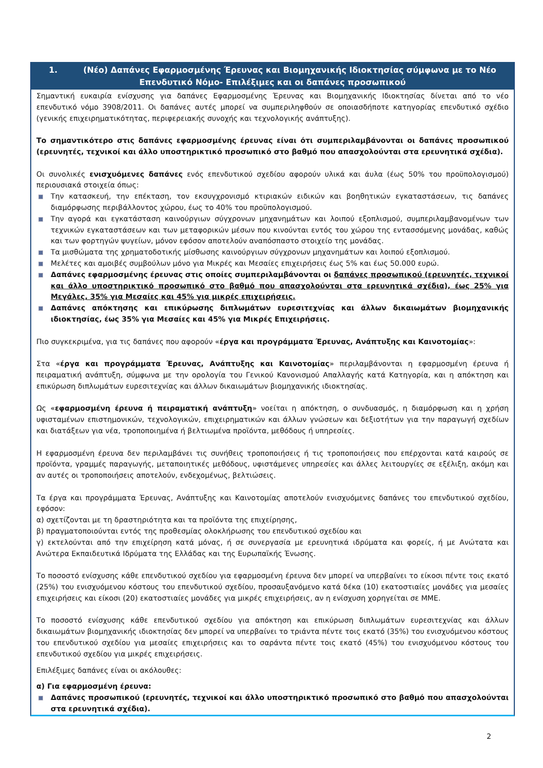1. (Νέο) Δαπάνες Εφαρμοσμένης Έρευνας και Βιομηχανικής Ιδιοκτησίας σύμφωνα με το Νέο Επενδυτικό Νόμο- Επιλέξιμες και οι δαπάνες προσωπικού
Σημαντική ευκαιρία ενίσχυσης για δαπάνες Εφαρμοσμένης Έρευνας και Βιομηχανικής Ιδιοκτησίας δίνεται από το νέο επενδυτικό νόμο 3908/2011. Οι δαπάνες αυτές μπορεί να συμπεριληφθούν σε οποιασδήποτε κατηγορίας επενδυτικό σχέδιο (γενικής επιχειρηματικότητας, περιφερειακής συνοχής και τεχνολογικής ανάπτυξης).
Το σημαντικότερο στις δαπάνες εφαρμοσμένης έρευνας είναι ότι συμπεριλαμβάνονται οι δαπάνες προσωπικού (ερευνητές, τεχνικοί και άλλο υποστηρικτικό προσωπικό στο βαθμό που απασχολούνται στα ερευνητικά σχέδια).
Οι συνολικές ενισχυόμενες δαπάνες ενός επενδυτικού σχεδίου αφορούν υλικά και άυλα (έως 50% του προϋπολογισμού) περιουσιακά στοιχεία όπως:
Την κατασκευή, την επέκταση, τον εκσυγχρονισμό κτιριακών ειδικών και βοηθητικών εγκαταστάσεων, τις δαπάνες διαμόρφωσης περιβάλλοντος χώρου, έως το 40% του προϋπολογισμού.
Την αγορά και εγκατάσταση καινούργιων σύγχρονων μηχανημάτων και λοιπού εξοπλισμού, συμπεριλαμβανομένων των τεχνικών εγκαταστάσεων και των μεταφορικών μέσων που κινούνται εντός του χώρου της εντασσόμενης μονάδας, καθώς και των φορτηγών ψυγείων, μόνον εφόσον αποτελούν αναπόσπαστο στοιχείο της μονάδας.
Τα μισθώματα της χρηματοδοτικής μίσθωσης καινούργιων σύγχρονων μηχανημάτων και λοιπού εξοπλισμού.
Μελέτες και αμοιβές συμβούλων μόνο για Μικρές και Μεσαίες επιχειρήσεις έως 5% και έως 50.000 ευρώ.
Δαπάνες εφαρμοσμένης έρευνας στις οποίες συμπεριλαμβάνονται οι δαπάνες προσωπικού (ερευνητές, τεχνικοί και άλλο υποστηρικτικό προσωπικό στο βαθμό που απασχολούνται στα ερευνητικά σχέδια), έως 25% για Μεγάλες, 35% για Μεσαίες και 45% για μικρές επιχειρήσεις.
Δαπάνες απόκτησης και επικύρωσης διπλωμάτων ευρεσιτεχνίας και άλλων δικαιωμάτων βιομηχανικής ιδιοκτησίας, έως 35% για Μεσαίες και 45% για Μικρές Επιχειρήσεις.
Πιο συγκεκριμένα, για τις δαπάνες που αφορούν «έργα και προγράμματα Έρευνας, Ανάπτυξης και Καινοτομίας»:
Στα «έργα και προγράμματα Έρευνας, Ανάπτυξης και Καινοτομίας» περιλαμβάνονται η εφαρμοσμένη έρευνα ή πειραματική ανάπτυξη, σύμφωνα με την ορολογία του Γενικού Κανονισμού Απαλλαγής κατά Κατηγορία, και η απόκτηση και επικύρωση διπλωμάτων ευρεσιτεχνίας και άλλων δικαιωμάτων βιομηχανικής ιδιοκτησίας.
Ως «εφαρμοσμένη έρευνα ή πειραματική ανάπτυξη» νοείται η απόκτηση, ο συνδυασμός, η διαμόρφωση και η χρήση υφισταμένων επιστημονικών, τεχνολογικών, επιχειρηματικών και άλλων γνώσεων και δεξιοτήτων για την παραγωγή σχεδίων και διατάξεων για νέα, τροποποιημένα ή βελτιωμένα προϊόντα, μεθόδους ή υπηρεσίες.
Η εφαρμοσμένη έρευνα δεν περιλαμβάνει τις συνήθεις τροποποιήσεις ή τις τροποποιήσεις που επέρχονται κατά καιρούς σε προϊόντα, γραμμές παραγωγής, μεταποιητικές μεθόδους, υφιστάμενες υπηρεσίες και άλλες λειτουργίες σε εξέλιξη, ακόμη και αν αυτές οι τροποποιήσεις αποτελούν, ενδεχομένως, βελτιώσεις.
Τα έργα και προγράμματα Έρευνας, Ανάπτυξης και Καινοτομίας αποτελούν ενισχυόμενες δαπάνες του επενδυτικού σχεδίου, εφόσον:
α) σχετίζονται με τη δραστηριότητα και τα προϊόντα της επιχείρησης,
β) πραγματοποιούνται εντός της προθεσμίας ολοκλήρωσης του επενδυτικού σχεδίου και
γ) εκτελούνται από την επιχείρηση κατά μόνας, ή σε συνεργασία με ερευνητικά ιδρύματα και φορείς, ή με Ανώτατα και Ανώτερα Εκπαιδευτικά Ιδρύματα της Ελλάδας και της Ευρωπαϊκής Ένωσης.
Το ποσοστό ενίσχυσης κάθε επενδυτικού σχεδίου για εφαρμοσμένη έρευνα δεν μπορεί να υπερβαίνει το είκοσι πέντε τοις εκατό (25%) του ενισχυόμενου κόστους του επενδυτικού σχεδίου, προσαυξανόμενο κατά δέκα (10) εκατοστιαίες μονάδες για μεσαίες επιχειρήσεις και είκοσι (20) εκατοστιαίες μονάδες για μικρές επιχειρήσεις, αν η ενίσχυση χορηγείται σε ΜΜΕ.
Το ποσοστό ενίσχυσης κάθε επενδυτικού σχεδίου για απόκτηση και επικύρωση διπλωμάτων ευρεσιτεχνίας και άλλων δικαιωμάτων βιομηχανικής ιδιοκτησίας δεν μπορεί να υπερβαίνει το τριάντα πέντε τοις εκατό (35%) του ενισχυόμενου κόστους του επενδυτικού σχεδίου για μεσαίες επιχειρήσεις και το σαράντα πέντε τοις εκατό (45%) του ενισχυόμενου κόστους του επενδυτικού σχεδίου για μικρές επιχειρήσεις.
Επιλέξιμες δαπάνες είναι οι ακόλουθες:
α) Για εφαρμοσμένη έρευνα:
Δαπάνες προσωπικού (ερευνητές, τεχνικοί και άλλο υποστηρικτικό προσωπικό στο βαθμό που απασχολούνται στα ερευνητικά σχέδια).
2